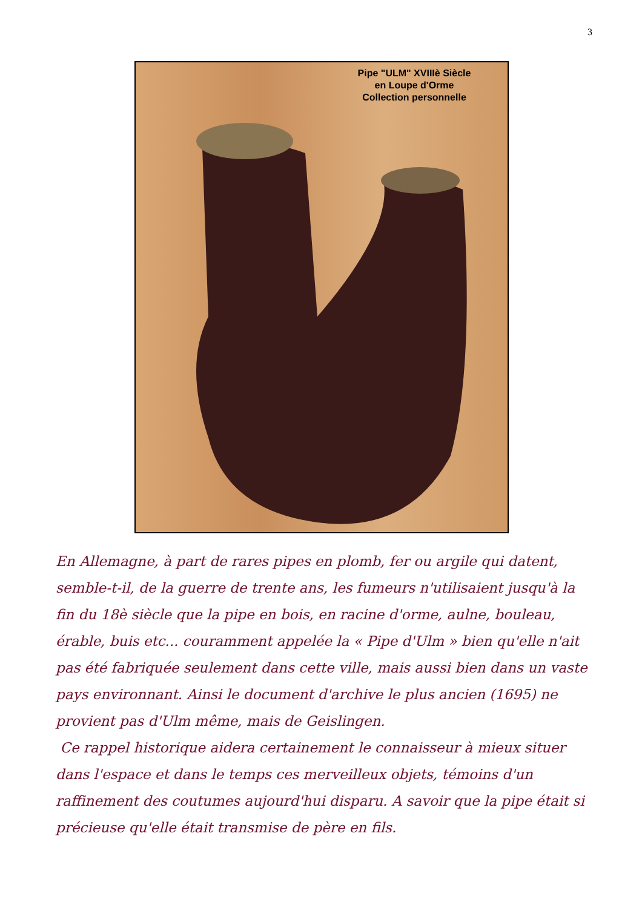3
Pipe "ULM" XVIIIè Siècle
en Loupe d'Orme
Collection personnelle
En Allemagne, à part de rares pipes en plomb, fer ou argile qui datent, semble-t-il, de la guerre de trente ans, les fumeurs n'utilisaient jusqu'à la fin du 18è siècle que la pipe en bois, en racine d'orme, aulne, bouleau, érable, buis etc... couramment appelée la « Pipe d'Ulm » bien qu'elle n'ait pas été fabriquée seulement dans cette ville, mais aussi bien dans un vaste pays environnant. Ainsi le document d'archive le plus ancien (1695) ne provient pas d'Ulm même, mais de Geislingen.
Ce rappel historique aidera certainement le connaisseur à mieux situer dans l'espace et dans le temps ces merveilleux objets, témoins d'un raffinement des coutumes aujourd'hui disparu. A savoir que la pipe était si précieuse qu'elle était transmise de père en fils.